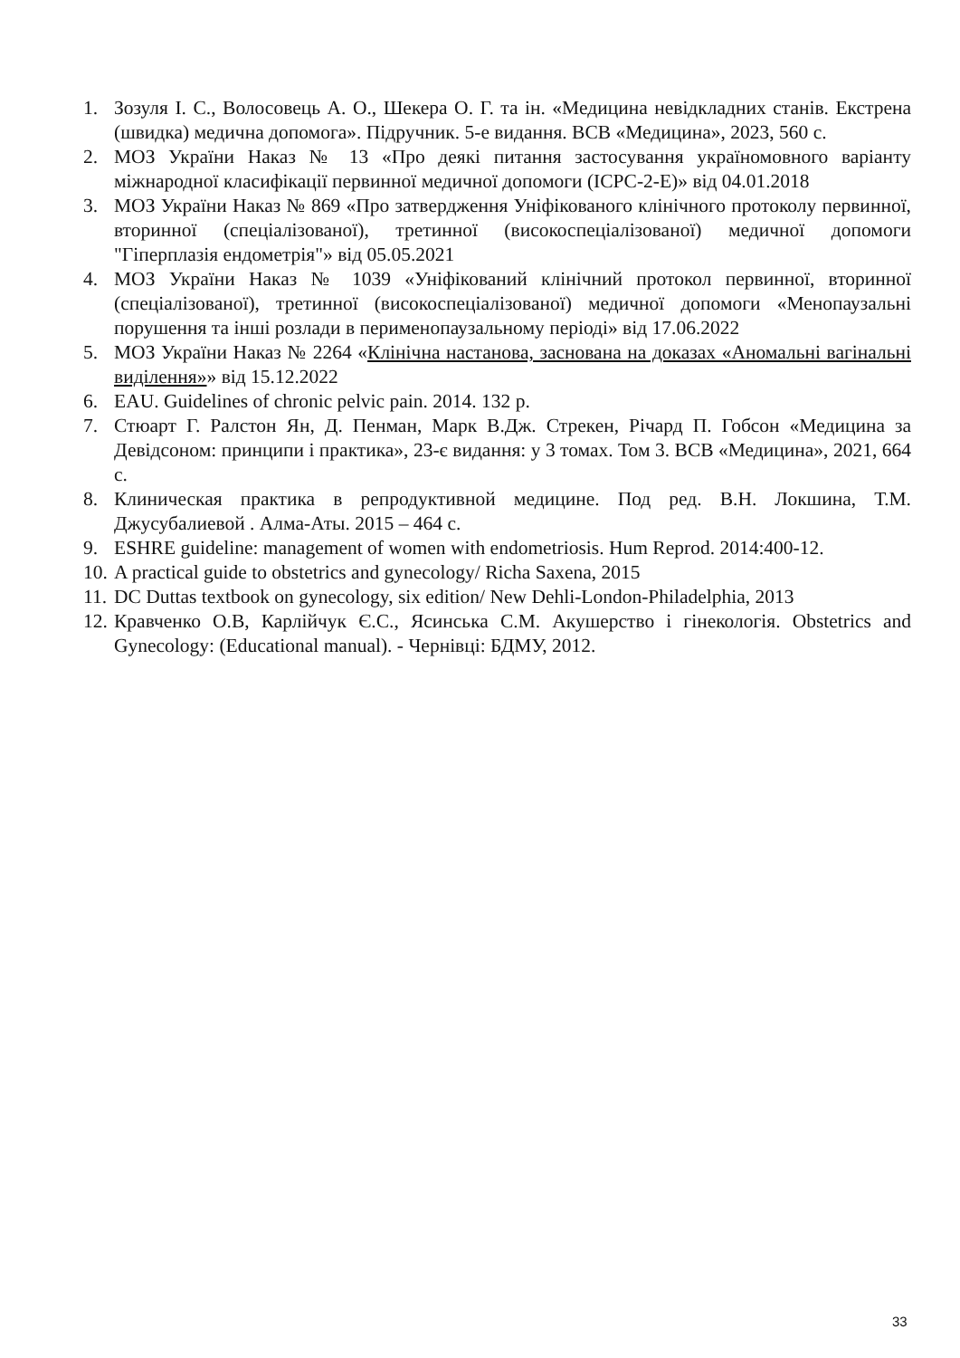1. Зозуля І. С., Волосовець А. О., Шекера О. Г. та ін. «Медицина невідкладних станів. Екстрена (швидка) медична допомога». Підручник. 5-е видання. ВСВ «Медицина», 2023, 560 с.
2. МОЗ України Наказ № 13 «Про деякі питання застосування україномовного варіанту міжнародної класифікації первинної медичної допомоги (ICPC-2-E)» від 04.01.2018
3. МОЗ України Наказ № 869 «Про затвердження Уніфікованого клінічного протоколу первинної, вторинної (спеціалізованої), третинної (високоспеціалізованої) медичної допомоги "Гіперплазія ендометрія"» від 05.05.2021
4. МОЗ України Наказ № 1039 «Уніфікований клінічний протокол первинної, вторинної (спеціалізованої), третинної (високоспеціалізованої) медичної допомоги «Менопаузальні порушення та інші розлади в перименопаузальному періоді» від 17.06.2022
5. МОЗ України Наказ № 2264 «Клінічна настанова, заснована на доказах «Аномальні вагінальні виділення»» від 15.12.2022
6. EAU. Guidelines of chronic pelvic pain. 2014. 132 p.
7. Стюарт Г. Ралстон Ян, Д. Пенман, Марк В.Дж. Стрекен, Річард П. Гобсон «Медицина за Девідсоном: принципи і практика», 23-є видання: у 3 томах. Том 3. ВСВ «Медицина», 2021, 664 с.
8. Клиническая практика в репродуктивной медицине. Под ред. В.Н. Локшина, Т.М. Джусубалиевой . Алма-Аты. 2015 – 464 с.
9. ESHRE guideline: management of women with endometriosis. Hum Reprod. 2014:400-12.
10. A practical guide to obstetrics and gynecology/ Richa Saxena, 2015
11. DC Duttas textbook on gynecology, six edition/ New Dehli-London-Philadelphia, 2013
12. Кравченко О.В, Карлійчук Є.С., Ясинська С.М. Акушерство і гінекологія. Obstetrics and Gynecology: (Educational manual). - Чернівці: БДМУ, 2012.
33